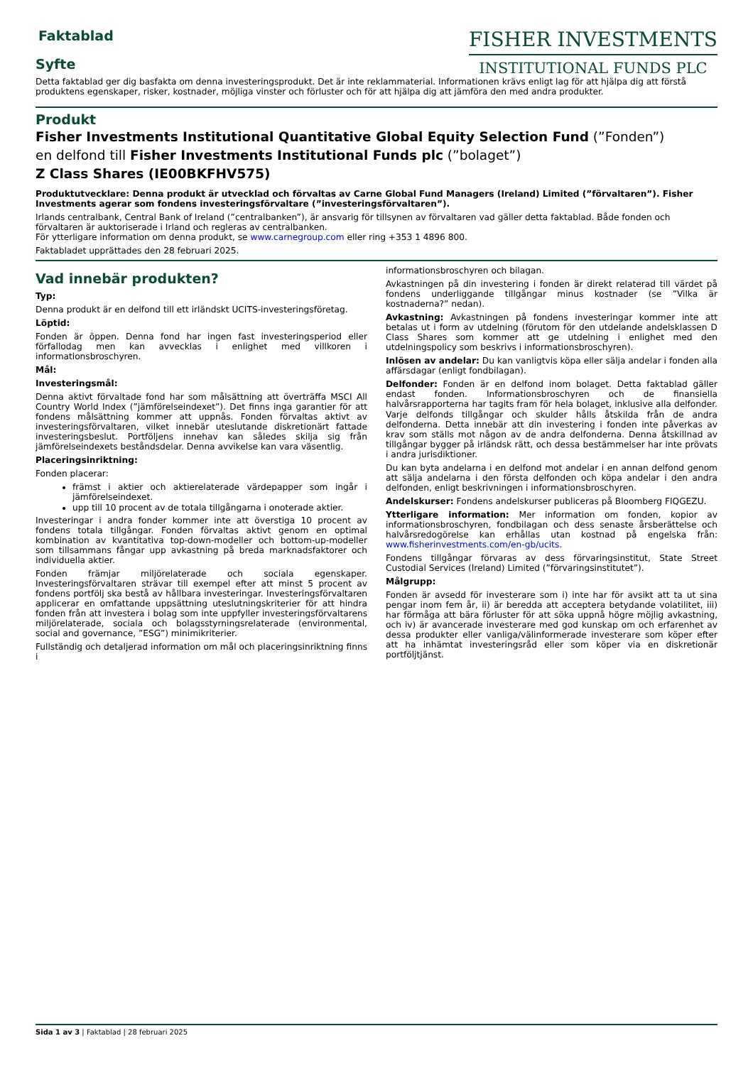Faktablad
Syfte
FISHER INVESTMENTS
INSTITUTIONAL FUNDS PLC
Detta faktablad ger dig basfakta om denna investeringsprodukt. Det är inte reklammaterial. Informationen krävs enligt lag för att hjälpa dig att förstå produktens egenskaper, risker, kostnader, möjliga vinster och förluster och för att hjälpa dig att jämföra den med andra produkter.
Produkt
Fisher Investments Institutional Quantitative Global Equity Selection Fund (”Fonden”)
en delfond till Fisher Investments Institutional Funds plc (”bolaget”)
Z Class Shares (IE00BKFHV575)
Produktutvecklare: Denna produkt är utvecklad och förvaltas av Carne Global Fund Managers (Ireland) Limited (”förvaltaren”). Fisher Investments agerar som fondens investeringsförvaltare (”investeringsförvaltaren”).
Irlands centralbank, Central Bank of Ireland (”centralbanken”), är ansvarig för tillsynen av förvaltaren vad gäller detta faktablad. Både fonden och förvaltaren är auktoriserade i Irland och regleras av centralbanken.
För ytterligare information om denna produkt, se www.carnegroup.com eller ring +353 1 4896 800.
Faktabladet upprättades den 28 februari 2025.
Vad innebär produkten?
Typ:
Denna produkt är en delfond till ett irländskt UCITS-investeringsföretag.
Löptid:
Fonden är öppen. Denna fond har ingen fast investeringsperiod eller förfallodag men kan avvecklas i enlighet med villkoren i informationsbroschyren.
Mål:
Investeringsmål:
Denna aktivt förvaltade fond har som målsättning att överträffa MSCI All Country World Index (”jämförelseindexet”). Det finns inga garantier för att fondens målsättning kommer att uppnås. Fonden förvaltas aktivt av investeringsförvaltaren, vilket innebär uteslutande diskretionärt fattade investeringsbeslut. Portföljens innehav kan således skilja sig från jämförelseindexets beståndsdelar. Denna avvikelse kan vara väsentlig.
Placeringsinriktning:
Fonden placerar:
främst i aktier och aktierelaterade värdepapper som ingår i jämförelseindexet.
upp till 10 procent av de totala tillgångarna i onoterade aktier.
Investeringar i andra fonder kommer inte att överstiga 10 procent av fondens totala tillgångar. Fonden förvaltas aktivt genom en optimal kombination av kvantitativa top-down-modeller och bottom-up-modeller som tillsammans fångar upp avkastning på breda marknadsfaktorer och individuella aktier.
Fonden främjar miljörelaterade och sociala egenskaper. Investeringsförvaltaren strävar till exempel efter att minst 5 procent av fondens portfölj ska bestå av hållbara investeringar. Investeringsförvaltaren applicerar en omfattande uppsättning uteslutningskriterier för att hindra fonden från att investera i bolag som inte uppfyller investeringsförvaltarens miljörelaterade, sociala och bolagsstyrningsrelaterade (environmental, social and governance, ”ESG”) minimikriterier.
Fullständig och detaljerad information om mål och placeringsinriktning finns i
informationsbroschyren och bilagan.
Avkastningen på din investering i fonden är direkt relaterad till värdet på fondens underliggande tillgångar minus kostnader (se ”Vilka är kostnaderna?” nedan).
Avkastning: Avkastningen på fondens investeringar kommer inte att betalas ut i form av utdelning (förutom för den utdelande andelsklassen D Class Shares som kommer att ge utdelning i enlighet med den utdelningspolicy som beskrivs i informationsbroschyren).
Inlösen av andelar: Du kan vanligtvis köpa eller sälja andelar i fonden alla affärsdagar (enligt fondbilagan).
Delfonder: Fonden är en delfond inom bolaget. Detta faktablad gäller endast fonden. Informationsbroschyren och de finansiella halvårsrapporterna har tagits fram för hela bolaget, inklusive alla delfonder. Varje delfonds tillgångar och skulder hålls åtskilda från de andra delfonderna. Detta innebär att din investering i fonden inte påverkas av krav som ställs mot någon av de andra delfonderna. Denna åtskillnad av tillgångar bygger på irländsk rätt, och dessa bestämmelser har inte prövats i andra jurisdiktioner.
Du kan byta andelarna i en delfond mot andelar i en annan delfond genom att sälja andelarna i den första delfonden och köpa andelar i den andra delfonden, enligt beskrivningen i informationsbroschyren.
Andelskurser: Fondens andelskurser publiceras på Bloomberg FIQGEZU.
Ytterligare information: Mer information om fonden, kopior av informationsbroschyren, fondbilagan och dess senaste årsberättelse och halvårsredogörelse kan erhållas utan kostnad på engelska från: www.fisherinvestments.com/en-gb/ucits.
Fondens tillgångar förvaras av dess förvaringsinstitut, State Street Custodial Services (Ireland) Limited (”förvaringsinstitutet”).
Målgrupp:
Fonden är avsedd för investerare som i) inte har för avsikt att ta ut sina pengar inom fem år, ii) är beredda att acceptera betydande volatilitet, iii) har förmåga att bära förluster för att söka uppnå högre möjlig avkastning, och iv) är avancerade investerare med god kunskap om och erfarenhet av dessa produkter eller vanliga/välinformerade investerare som köper efter att ha inhämtat investeringsråd eller som köper via en diskretionär portföljtjänst.
Sida 1 av 3 | Faktablad | 28 februari 2025